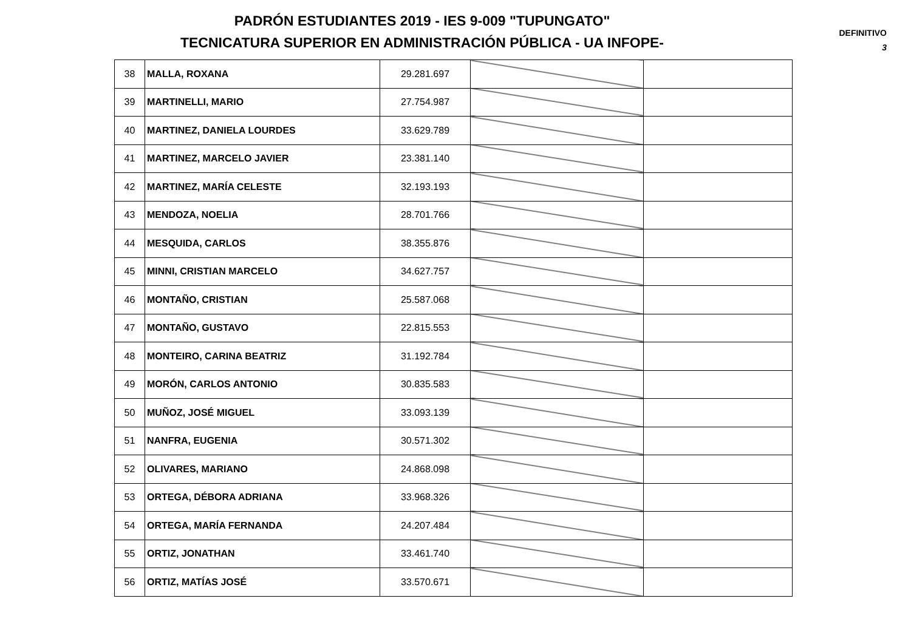PADRÓN ESTUDIANTES 2019 - IES 9-009 "TUPUNGATO"
TECNICATURA SUPERIOR EN ADMINISTRACIÓN PÚBLICA - UA INFOPE-
DEFINITIVO
3
| 38 | MALLA, ROXANA | 29.281.697 | | |
| 39 | MARTINELLI, MARIO | 27.754.987 | | |
| 40 | MARTINEZ, DANIELA LOURDES | 33.629.789 | | |
| 41 | MARTINEZ, MARCELO JAVIER | 23.381.140 | | |
| 42 | MARTINEZ, MARÍA CELESTE | 32.193.193 | | |
| 43 | MENDOZA, NOELIA | 28.701.766 | | |
| 44 | MESQUIDA, CARLOS | 38.355.876 | | |
| 45 | MINNI, CRISTIAN MARCELO | 34.627.757 | | |
| 46 | MONTAÑO, CRISTIAN | 25.587.068 | | |
| 47 | MONTAÑO, GUSTAVO | 22.815.553 | | |
| 48 | MONTEIRO, CARINA BEATRIZ | 31.192.784 | | |
| 49 | MORÓN, CARLOS ANTONIO | 30.835.583 | | |
| 50 | MUÑOZ, JOSÉ MIGUEL | 33.093.139 | | |
| 51 | NANFRA, EUGENIA | 30.571.302 | | |
| 52 | OLIVARES, MARIANO | 24.868.098 | | |
| 53 | ORTEGA, DÉBORA ADRIANA | 33.968.326 | | |
| 54 | ORTEGA, MARÍA FERNANDA | 24.207.484 | | |
| 55 | ORTIZ, JONATHAN | 33.461.740 | | |
| 56 | ORTIZ, MATÍAS JOSÉ | 33.570.671 | | |